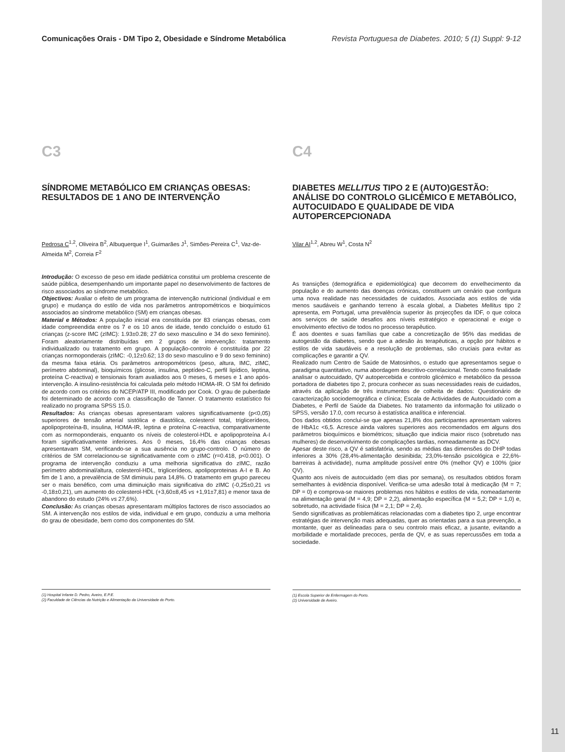Comunicações Orais - DM Tipo 2, Obesidade e Síndrome Metabólica Revista Portuguesa de Diabetes. 2010; 5 (1) Suppl: 9-12
C3
SÍNDROME METABÓLICO EM CRIANÇAS OBESAS: RESULTADOS DE 1 ANO DE INTERVENÇÃO
Pedrosa C<sup>1,2</sup>, Oliveira B<sup>2</sup>, Albuquerque I<sup>1</sup>, Guimarães J<sup>1</sup>, Simões-Pereira C<sup>1</sup>, Vaz-de-Almeida M<sup>2</sup>, Correia F<sup>2</sup>
Introdução: O excesso de peso em idade pediátrica constitui um problema crescente de saúde pública, desempenhando um importante papel no desenvolvimento de factores de risco associados ao síndrome metabólico.
Objectivos: Avaliar o efeito de um programa de intervenção nutricional (individual e em grupo) e mudança do estilo de vida nos parâmetros antropométricos e bioquímicos associados ao síndrome metabólico (SM) em crianças obesas.
Material e Métodos: A população inicial era constituída por 83 crianças obesas, com idade compreendida entre os 7 e os 10 anos de idade, tendo concluído o estudo 61 crianças (z-score IMC (zIMC): 1.93±0.28; 27 do sexo masculino e 34 do sexo feminino). Foram aleatoriamente distribuídas em 2 grupos de intervenção: tratamento individualizado ou tratamento em grupo. A população-controlo é constituída por 22 crianças normoponderais (zIMC: -0,12±0.62; 13 do sexo masculino e 9 do sexo feminino) da mesma faixa etária. Os parâmetros antropométricos (peso, altura, IMC, zIMC, perímetro abdominal), bioquímicos (glicose, insulina, peptídeo-C, perfil lipídico, leptina, proteína C-reactiva) e tensionais foram avaliados aos 0 meses, 6 meses e 1 ano após-intervenção. A insulino-resistência foi calculada pelo método HOMA-IR. O SM foi definido de acordo com os critérios do NCEP/ATP III, modificado por Cook. O grau de puberdade foi determinado de acordo com a classificação de Tanner. O tratamento estatístico foi realizado no programa SPSS 15.0.
Resultados: As crianças obesas apresentaram valores significativamente (p<0,05) superiores de tensão arterial sistólica e diastólica, colesterol total, triglicerídeos, apolipoproteína-B, insulina, HOMA-IR, leptina e proteína C-reactiva, comparativamente com as normoponderais, enquanto os níveis de colesterol-HDL e apolipoproteína A-I foram significativamente inferiores. Aos 0 meses, 16,4% das crianças obesas apresentavam SM, verificando-se a sua ausência no grupo-controlo. O número de critérios de SM correlacionou-se significativamente com o zIMC (r=0.418, p<0.001). O programa de intervenção conduziu a uma melhoria significativa do zIMC, razão perímetro abdominal/altura, colesterol-HDL, triglicerídeos, apolipoproteinas A-I e B. Ao fim de 1 ano, a prevalência de SM diminuiu para 14,8%. O tratamento em grupo pareceu ser o mais benéfico, com uma diminuição mais significativa do zIMC (-0,25±0,21 vs -0,18±0,21), um aumento do colesterol-HDL (+3,60±8,45 vs +1,91±7,81) e menor taxa de abandono do estudo (24% vs 27,6%).
Conclusão: As crianças obesas apresentaram múltiplos factores de risco associados ao SM. A intervenção nos estilos de vida, individual e em grupo, conduziu a uma melhoria do grau de obesidade, bem como dos componentes do SM.
(1) Hospital Infante D. Pedro, Aveiro, E.P.E.
(2) Faculdade de Ciências da Nutrição e Alimentação da Universidade do Porto.
C4
DIABETES MELLITUS TIPO 2 E (AUTO)GESTÃO: ANÁLISE DO CONTROLO GLICÉMICO E METABÓLICO, AUTOCUIDADO E QUALIDADE DE VIDA AUTOPERCEPCIONADA
Vilar AI<sup>1,2</sup>, Abreu W<sup>1</sup>, Costa N<sup>2</sup>
As transições (demográfica e epidemiológica) que decorrem do envelhecimento da população e do aumento das doenças crónicas, constituem um cenário que configura uma nova realidade nas necessidades de cuidados. Associada aos estilos de vida menos saudáveis e ganhando terreno à escala global, a Diabetes Mellitus tipo 2 apresenta, em Portugal, uma prevalência superior às projecções da IDF, o que coloca aos serviços de saúde desafios aos níveis estratégico e operacional e exige o envolvimento efectivo de todos no processo terapêutico.
É aos doentes e suas famílias que cabe a concretização de 95% das medidas de autogestão da diabetes, sendo que a adesão às terapêuticas, a opção por hábitos e estilos de vida saudáveis e a resolução de problemas, são cruciais para evitar as complicações e garantir a QV.
Realizado num Centro de Saúde de Matosinhos, o estudo que apresentamos segue o paradigma quantitativo, numa abordagem descritivo-correlacional. Tendo como finalidade analisar o autocuidado, QV autopercebida e controlo glicémico e metabólico da pessoa portadora de diabetes tipo 2, procura conhecer as suas necessidades reais de cuidados, através da aplicação de três instrumentos de colheita de dados: Questionário de caracterização sociodemográfica e clínica; Escala de Actividades de Autocuidado com a Diabetes, e Perfil de Saúde da Diabetes. No tratamento da informação foi utilizado o SPSS, versão 17.0, com recurso à estatística analítica e inferencial.
Dos dados obtidos conclui-se que apenas 21,8% dos participantes apresentam valores de HbA1c <6,5. Acresce ainda valores superiores aos recomendados em alguns dos parâmetros bioquímicos e biométricos; situação que indicia maior risco (sobretudo nas mulheres) de desenvolvimento de complicações tardias, nomeadamente as DCV.
Apesar deste risco, a QV é satisfatória, sendo as médias das dimensões do DHP todas inferiores a 30% (28,4%-alimentação desinibida; 23,0%-tensão psicológica e 22,6%-barreiras à actividade), numa amplitude possível entre 0% (melhor QV) e 100% (pior QV).
Quanto aos níveis de autocuidado (em dias por semana), os resultados obtidos foram semelhantes à evidência disponível. Verifica-se uma adesão total à medicação (M = 7; DP = 0) e comprova-se maiores problemas nos hábitos e estilos de vida, nomeadamente na alimentação geral (M = 4,9; DP = 2,2), alimentação específica (M = 5,2; DP = 1,0) e, sobretudo, na actividade física (M = 2,1; DP = 2,4).
Sendo significativas as problemáticas relacionadas com a diabetes tipo 2, urge encontrar estratégias de intervenção mais adequadas, quer as orientadas para a sua prevenção, a montante, quer as delineadas para o seu controlo mais eficaz, a jusante, evitando a morbilidade e mortalidade precoces, perda de QV, e as suas repercussões em toda a sociedade.
(1) Escola Superior de Enfermagem do Porto.
(2) Universidade de Aveiro.
11